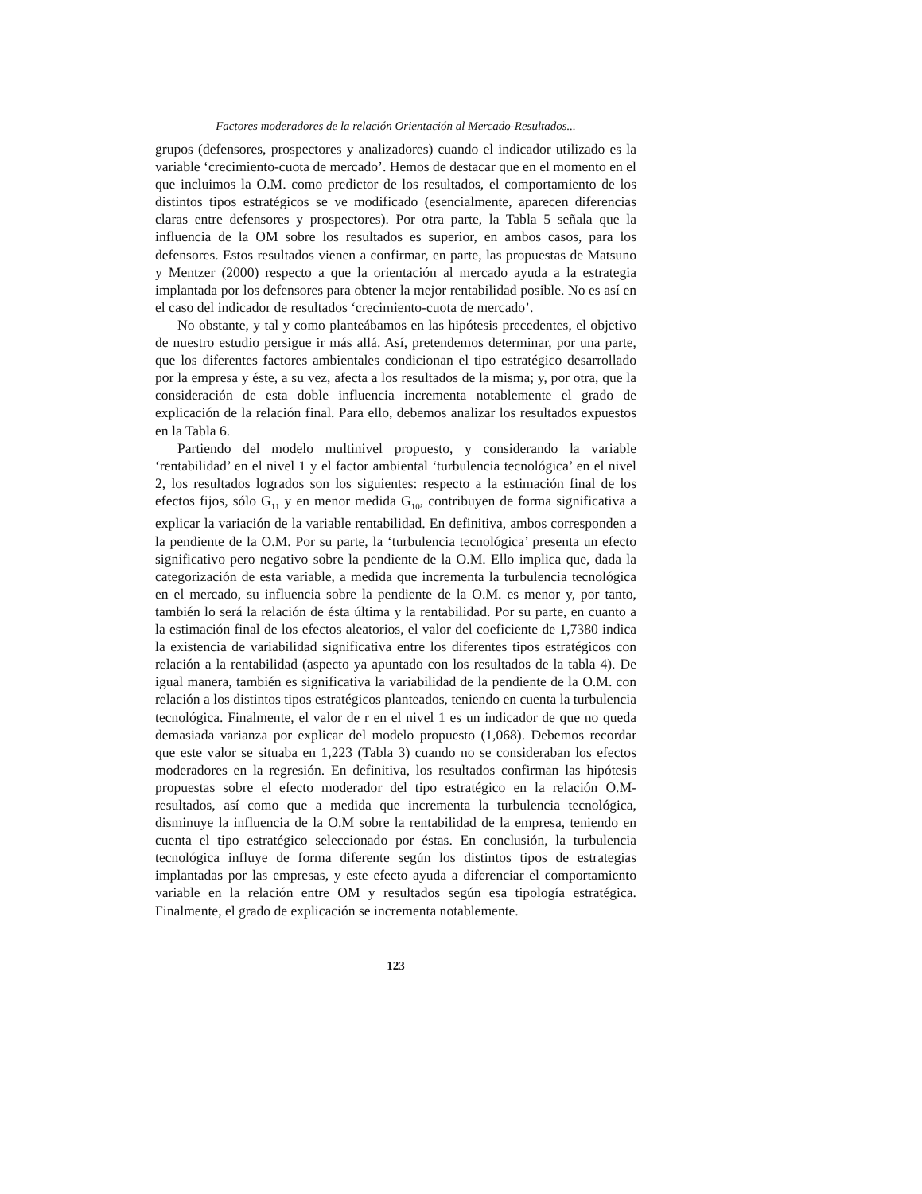Factores moderadores de la relación Orientación al Mercado-Resultados...
grupos (defensores, prospectores y analizadores) cuando el indicador utilizado es la variable ‘crecimiento-cuota de mercado’. Hemos de destacar que en el momento en el que incluimos la O.M. como predictor de los resultados, el comportamiento de los distintos tipos estratégicos se ve modificado (esencialmente, aparecen diferencias claras entre defensores y prospectores). Por otra parte, la Tabla 5 señala que la influencia de la OM sobre los resultados es superior, en ambos casos, para los defensores. Estos resultados vienen a confirmar, en parte, las propuestas de Matsuno y Mentzer (2000) respecto a que la orientación al mercado ayuda a la estrategia implantada por los defensores para obtener la mejor rentabilidad posible. No es así en el caso del indicador de resultados ‘crecimiento-cuota de mercado’.
No obstante, y tal y como planteábamos en las hipótesis precedentes, el objetivo de nuestro estudio persigue ir más allá. Así, pretendemos determinar, por una parte, que los diferentes factores ambientales condicionan el tipo estratégico desarrollado por la empresa y éste, a su vez, afecta a los resultados de la misma; y, por otra, que la consideración de esta doble influencia incrementa notablemente el grado de explicación de la relación final. Para ello, debemos analizar los resultados expuestos en la Tabla 6.
Partiendo del modelo multinivel propuesto, y considerando la variable ‘rentabilidad’ en el nivel 1 y el factor ambiental ‘turbulencia tecnológica’ en el nivel 2, los resultados logrados son los siguientes: respecto a la estimación final de los efectos fijos, sólo G<sub>11</sub> y en menor medida G<sub>10</sub>, contribuyen de forma significativa a explicar la variación de la variable rentabilidad. En definitiva, ambos corresponden a la pendiente de la O.M. Por su parte, la ‘turbulencia tecnológica’ presenta un efecto significativo pero negativo sobre la pendiente de la O.M. Ello implica que, dada la categorización de esta variable, a medida que incrementa la turbulencia tecnológica en el mercado, su influencia sobre la pendiente de la O.M. es menor y, por tanto, también lo será la relación de ésta última y la rentabilidad. Por su parte, en cuanto a la estimación final de los efectos aleatorios, el valor del coeficiente de 1,7380 indica la existencia de variabilidad significativa entre los diferentes tipos estratégicos con relación a la rentabilidad (aspecto ya apuntado con los resultados de la tabla 4). De igual manera, también es significativa la variabilidad de la pendiente de la O.M. con relación a los distintos tipos estratégicos planteados, teniendo en cuenta la turbulencia tecnológica. Finalmente, el valor de r en el nivel 1 es un indicador de que no queda demasiada varianza por explicar del modelo propuesto (1,068). Debemos recordar que este valor se situaba en 1,223 (Tabla 3) cuando no se consideraban los efectos moderadores en la regresión. En definitiva, los resultados confirman las hipótesis propuestas sobre el efecto moderador del tipo estratégico en la relación O.M-resultados, así como que a medida que incrementa la turbulencia tecnológica, disminuye la influencia de la O.M sobre la rentabilidad de la empresa, teniendo en cuenta el tipo estratégico seleccionado por éstas. En conclusión, la turbulencia tecnológica influye de forma diferente según los distintos tipos de estrategias implantadas por las empresas, y este efecto ayuda a diferenciar el comportamiento variable en la relación entre OM y resultados según esa tipología estratégica. Finalmente, el grado de explicación se incrementa notablemente.
123